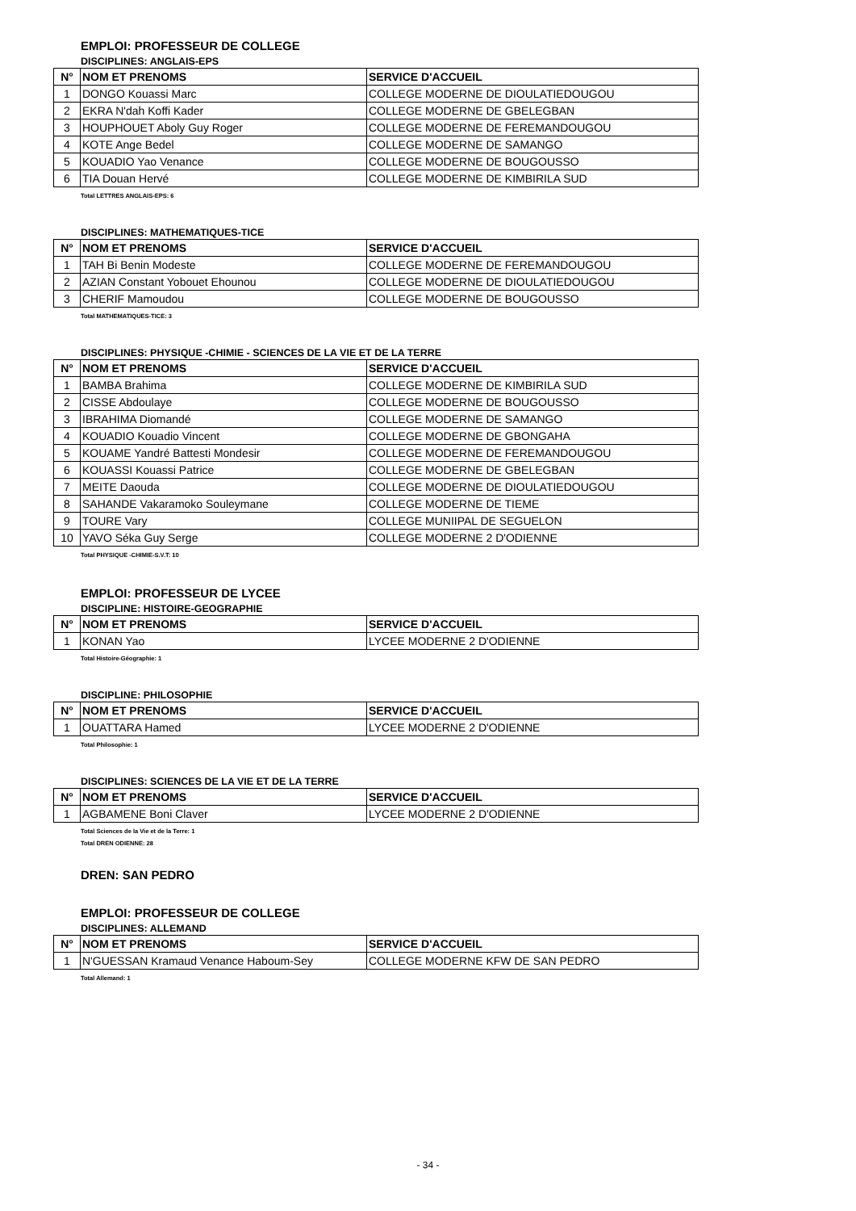EMPLOI: PROFESSEUR DE COLLEGE
DISCIPLINES: ANGLAIS-EPS
| N° | NOM ET PRENOMS | SERVICE D'ACCUEIL |
| --- | --- | --- |
| 1 | DONGO Kouassi Marc | COLLEGE MODERNE DE DIOULATIEDOUGOU |
| 2 | EKRA N'dah Koffi Kader | COLLEGE MODERNE DE GBELEGBAN |
| 3 | HOUPHOUET Aboly Guy Roger | COLLEGE MODERNE DE FEREMANDOUGOU |
| 4 | KOTE Ange Bedel | COLLEGE MODERNE DE SAMANGO |
| 5 | KOUADIO Yao Venance | COLLEGE MODERNE DE BOUGOUSSO |
| 6 | TIA Douan Hervé | COLLEGE MODERNE DE KIMBIRILA SUD |
Total LETTRES ANGLAIS-EPS: 6
DISCIPLINES: MATHEMATIQUES-TICE
| N° | NOM ET PRENOMS | SERVICE D'ACCUEIL |
| --- | --- | --- |
| 1 | TAH Bi Benin Modeste | COLLEGE MODERNE DE FEREMANDOUGOU |
| 2 | AZIAN Constant Yobouet Ehounou | COLLEGE MODERNE DE DIOULATIEDOUGOU |
| 3 | CHERIF Mamoudou | COLLEGE MODERNE DE BOUGOUSSO |
Total MATHEMATIQUES-TICE: 3
DISCIPLINES: PHYSIQUE -CHIMIE - SCIENCES DE LA VIE ET DE LA TERRE
| N° | NOM ET PRENOMS | SERVICE D'ACCUEIL |
| --- | --- | --- |
| 1 | BAMBA Brahima | COLLEGE MODERNE DE KIMBIRILA SUD |
| 2 | CISSE Abdoulaye | COLLEGE MODERNE DE BOUGOUSSO |
| 3 | IBRAHIMA Diomandé | COLLEGE MODERNE DE SAMANGO |
| 4 | KOUADIO Kouadio Vincent | COLLEGE MODERNE DE GBONGAHA |
| 5 | KOUAME Yandré Battesti Mondesir | COLLEGE MODERNE DE FEREMANDOUGOU |
| 6 | KOUASSI Kouassi Patrice | COLLEGE MODERNE DE GBELEGBAN |
| 7 | MEITE Daouda | COLLEGE MODERNE DE DIOULATIEDOUGOU |
| 8 | SAHANDE Vakaramoko Souleymane | COLLEGE MODERNE DE TIEME |
| 9 | TOURE Vary | COLLEGE MUNIIPAL DE SEGUELON |
| 10 | YAVO Séka Guy Serge | COLLEGE MODERNE 2 D'ODIENNE |
Total PHYSIQUE -CHIMIE-S.V.T: 10
EMPLOI: PROFESSEUR DE LYCEE
DISCIPLINE: HISTOIRE-GEOGRAPHIE
| N° | NOM ET PRENOMS | SERVICE D'ACCUEIL |
| --- | --- | --- |
| 1 | KONAN Yao | LYCEE MODERNE 2 D'ODIENNE |
Total Histoire-Géographie: 1
DISCIPLINE: PHILOSOPHIE
| N° | NOM ET PRENOMS | SERVICE D'ACCUEIL |
| --- | --- | --- |
| 1 | OUATTARA Hamed | LYCEE MODERNE 2 D'ODIENNE |
Total Philosophie: 1
DISCIPLINES: SCIENCES DE LA VIE ET DE LA TERRE
| N° | NOM ET PRENOMS | SERVICE D'ACCUEIL |
| --- | --- | --- |
| 1 | AGBAMENE Boni Claver | LYCEE MODERNE 2 D'ODIENNE |
Total Sciences de la Vie et de la Terre: 1
Total DREN ODIENNE: 28
DREN: SAN PEDRO
EMPLOI: PROFESSEUR DE COLLEGE
DISCIPLINES: ALLEMAND
| N° | NOM ET PRENOMS | SERVICE D'ACCUEIL |
| --- | --- | --- |
| 1 | N'GUESSAN Kramaud Venance Haboum-Sey | COLLEGE MODERNE KFW DE SAN PEDRO |
Total Allemand: 1
- 34 -